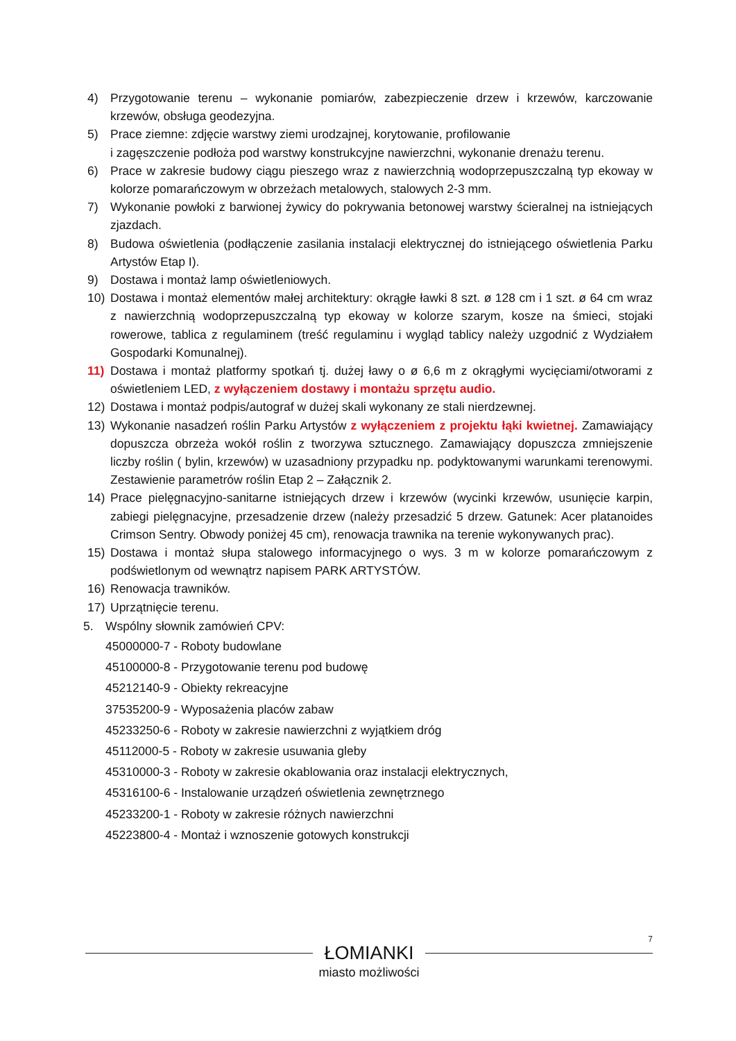4) Przygotowanie terenu – wykonanie pomiarów, zabezpieczenie drzew i krzewów, karczowanie krzewów, obsługa geodezyjna.
5) Prace ziemne: zdjęcie warstwy ziemi urodzajnej, korytowanie, profilowanie
i zagęszczenie podłoża pod warstwy konstrukcyjne nawierzchni, wykonanie drenażu terenu.
6) Prace w zakresie budowy ciągu pieszego wraz z nawierzchnią wodoprzepuszczalną typ ekoway w kolorze pomarańczowym w obrzeżach metalowych, stalowych 2-3 mm.
7) Wykonanie powłoki z barwionej żywicy do pokrywania betonowej warstwy ścieralnej na istniejących zjazdach.
8) Budowa oświetlenia (podłączenie zasilania instalacji elektrycznej do istniejącego oświetlenia Parku Artystów Etap I).
9) Dostawa i montaż lamp oświetleniowych.
10) Dostawa i montaż elementów małej architektury: okrągłe ławki 8 szt. ø 128 cm i 1 szt. ø 64 cm wraz z nawierzchnią wodoprzepuszczalną typ ekoway w kolorze szarym, kosze na śmieci, stojaki rowerowe, tablica z regulaminem (treść regulaminu i wygląd tablicy należy uzgodnić z Wydziałem Gospodarki Komunalnej).
11) Dostawa i montaż platformy spotkań tj. dużej ławy o ø 6,6 m z okrągłymi wycięciami/otworami z oświetleniem LED, z wyłączeniem dostawy i montażu sprzętu audio.
12) Dostawa i montaż podpis/autograf w dużej skali wykonany ze stali nierdzewnej.
13) Wykonanie nasadzeń roślin Parku Artystów z wyłączeniem z projektu łąki kwietnej. Zamawiający dopuszcza obrzeża wokół roślin z tworzywa sztucznego. Zamawiający dopuszcza zmniejszenie liczby roślin ( bylin, krzewów) w uzasadniony przypadku np. podyktowanymi warunkami terenowymi. Zestawienie parametrów roślin Etap 2 – Załącznik 2.
14) Prace pielęgnacyjno-sanitarne istniejących drzew i krzewów (wycinki krzewów, usunięcie karpin, zabiegi pielęgnacyjne, przesadzenie drzew (należy przesadzić 5 drzew. Gatunek: Acer platanoides Crimson Sentry. Obwody poniżej 45 cm), renowacja trawnika na terenie wykonywanych prac).
15) Dostawa i montaż słupa stalowego informacyjnego o wys. 3 m w kolorze pomarańczowym z podświetlonym od wewnątrz napisem PARK ARTYSTÓW.
16) Renowacja trawników.
17) Uprzątnięcie terenu.
5. Wspólny słownik zamówień CPV:
45000000-7 - Roboty budowlane
45100000-8 - Przygotowanie terenu pod budowę
45212140-9 - Obiekty rekreacyjne
37535200-9 - Wyposażenia placów zabaw
45233250-6 - Roboty w zakresie nawierzchni z wyjątkiem dróg
45112000-5 - Roboty w zakresie usuwania gleby
45310000-3 - Roboty w zakresie okablowania oraz instalacji elektrycznych,
45316100-6 - Instalowanie urządzeń oświetlenia zewnętrznego
45233200-1 - Roboty w zakresie różnych nawierzchni
45223800-4 - Montaż i wznoszenie gotowych konstrukcji
7
ŁOMIANKI
miasto możliwości